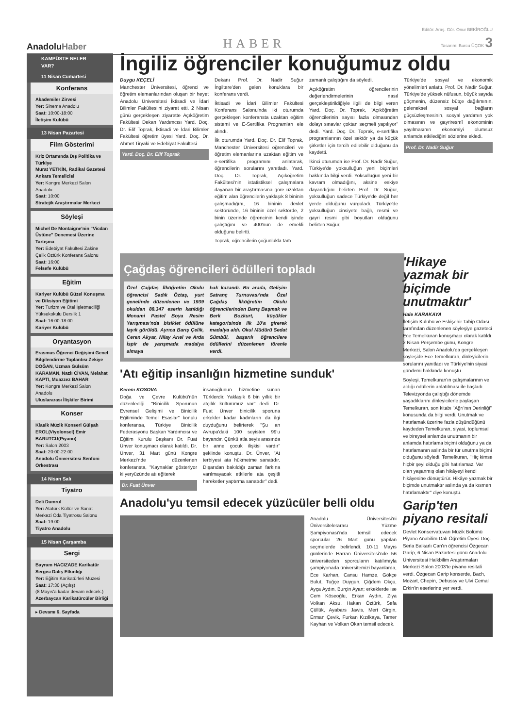AnadoluHaber
HABER
Editör: Araş. Gör. Onur BEKİROĞLU
Tasarım: Burcu ÜÇOK 3
KAMPÜSTE NELER VAR?
11 Nisan Cumartesi
Konferans
Akademiler Zirvesi
Yer: Sinema Anadolu
Saat: 10:00-18:00
İletişim Kulübü
13 Nisan Pazartesi
Film Gösterimi
Kriz Ortamında Dış Politika ve Türkiye
Murat YETKİN, Radikal Gazetesi Ankara Temsilcisi
Yer: Kongre Merkezi Salon Anadolu
Saat: 10:00
Stratejik Araştırmalar Merkezi
Söyleşi
Michel De Montaigne'nin "Vicdan Üstüne" Denemesi Üzerine Tartışma
Yer: Edebiyat Fakültesi Zakine Çelik Öztürk Konferans Salonu
Saat: 16:00
Felsefe Kulübü
Eğitim
Kariyer Kulübü Güzel Konuşma ve Diksiyon Eğitimi
Yer: Turizm ve Otel İşletmeciliği Yüksekokulu Derslik 1
Saat: 16:00-18:00
Kariyer Kulübü
Oryantasyon
Erasmus Öğrenci Değişimi Genel Bilgilendirme Toplantısı Zekiye DOĞAN, Uzman Gülsüm KARAMAN, Nazlı CİVAN, Melahat KAPTI, Muazzez BAHAR
Yer: Kongre Merkezi Salon Anadolu
Uluslararası İlişkiler Birimi
Konser
Klasik Müzik Konseri Gülşah EROL(Viyolonsel) Emir BARUTCU(Piyano)
Yer: Salon 2003
Saat: 20:00-22:00
Anadolu Üniversitesi Senfoni Orkestrası
14 Nisan Salı
Tiyatro
Deli Dumrul
Yer: Atatürk Kültür ve Sanat Merkezi Oda Tiyatrosu Salonu
Saat: 19:00
Tiyatro Anadolu
15 Nisan Çarşamba
Sergi
Bayram HACIZADE Karikatür Sergisi Dalış Etkinliği
Yer: Eğitim Karikatürleri Müzesi
Saat: 17:30 (Açılış)
(8 Mayıs'a kadar devam edecek.)
Azerbaycan Karikatürcüler Birliği
▸ Devamı 6. Sayfada
İngiliz öğrenciler konuğumuz oldu
Duygu KEÇELİ
Manchester Üniversitesi, öğrenci ve öğretim elemanlarından oluşan bir heyet Anadolu Üniversitesi İktisadi ve İdari Bilimler Fakültesi'ni ziyaret etti. 2 Nisan günü gerçekleşen ziyarette Açıköğretim Fakültesi Dekan Yardımcısı Yard. Doç. Dr. Elif Toprak, İktisadi ve İdari Bilimler Fakültesi öğretim üyesi Yard. Doç. Dr. Ahmet Tiryaki ve Edebiyat Fakültesi
Yard. Doç. Dr. Elif Toprak
Dekanı Prof. Dr. Nadir Suğur İngiltere'den gelen konuklara bir konferans verdi.
İktisadi ve İdari Bilimler Fakültesi Konferans Salonu'nda iki oturumda gerçekleşen konferansta uzaktan eğitim sistemi ve E-Sertifika Programları ele alındı.
İlk oturumda Yard. Doç. Dr. Elif Toprak, Manchester Üniversitesi öğrencileri ve öğretim elemanlarına uzaktan eğitim ve e-sertifika programını anlatarak, öğrencilerin sorularını yanıtladı. Yard. Doç. Dr. Toprak, Açıköğretim Fakültesi'nin istatistiksel çalışmalara dayanan bir araştırmasına göre uzaktan eğitim alan öğrencilerin yaklaşık 8 bininin çalışmadığını, 16 bininin devlet sektöründe, 16 bininin özel sektörde, 2 binin üzerinde öğrencinin kendi işinde çalıştığını ve 400'nün de emekli olduğunu belirtti.
Toprak, öğrencilerin çoğunlukla tam
zamanlı çalıştığını da söyledi.
Açıköğretim öğrencilerinin değerlendirmelerinin nasıl gerçekleştirildiğiyle ilgili de bilgi veren Yard. Doç. Dr. Toprak, "Açıköğretim öğrencilerinin sayısı fazla olmasından dolayı sınavlar çoktan seçmeli yapılıyor" dedi. Yard. Doç. Dr. Toprak, e-sertifika programlarının özel sektör ya da küçük şirketler için tercih edilebilir olduğunu da kaydetti.
İkinci oturumda ise Prof. Dr. Nadir Suğur, Türkiye'de yoksulluğun yeni biçimleri hakkında bilgi verdi. Yoksulluğun yeni bir kavram olmadığını, aksine eskiye dayandığını belirten Prof. Dr. Suğur, yoksulluğun sadece Türkiye'de değil her yerde olduğunu vurguladı. Türkiye'de yoksulluğun cinsiyete bağlı, resmi ve gayri resmi gibi boyutları olduğunu belirten Suğur,
Türkiye'de sosyal ve ekonomik yönelimleri anlattı. Prof. Dr. Nadir Suğur, Türkiye'de yüksek nüfusun, büyük sayıda göçmenin, düzensiz bütçe dağılımının, geleneksel sosyal bağların güçsüzleşmesinin, sosyal yardımın yok olmasının ve gayriresmî ekonominin yayılmasının ekonomiyi olumsuz anlamda etkilediğini sözlerine ekledi.
Prof. Dr. Nadir Suğur
Çağdaş öğrencileri ödülleri topladı
Özel Çağdaş İlköğretim Okulu öğrencisi Sadık Öztaş, yurt genelinde düzenlenen ve 1939 okuldan 88.347 eserin katıldığı Monami Pastel Boya Resim Yarışması'nda bisiklet ödülüne layık görüldü. Ayrıca Barış Çelik, Ceren Akyar, Nilay Arıel ve Arda İspir de yarışmada madalya almaya
hak kazandı. Bu arada, Gelişim Satranç Turnuvası'nda Özel Çağdaş İlköğretim Okulu öğrencilerinden Barış Başmak ve Berk Bozkurt, küçükler kategorisinde ilk 10'a girerek madalya aldı. Okul Müdürü Sedat Sümbül, başarılı öğrencilere ödüllerini düzenlenen törenle verdi.
'Atı eğitip insanlığın hizmetine sunduk'
Kerem KOSOVA
Doğa ve Çevre Kulübü'nün düzenlediği "Binicilik Sporunun Evrensel Gelişimi ve Binicilik Eğitiminde Temel Esaslar" konulu konferansa, Türkiye Binicilik Federasyonu Başkan Yardımcısı ve Eğitim Kurulu Başkanı Dr. Fuat Ünver konuşmacı olarak katıldı. Dr. Ünver, 31 Mart günü Kongre Merkezi'nde düzenlenen konferansta, "Kaynaklar gösteriyor ki yeryüzünde atı eğiterek
Dr. Fuat Ünver
insanoğlunun hizmetine sunan Türklerdir. Yaklaşık 6 bin yıllık bir atçılık kültürümüz var" dedi. Dr. Fuat Ünver binicilik sporuna erkekler kadar kadınların da ilgi duyduğunu belirterek "Şu an Avrupa'daki 100 seyisten 99'u bayandır. Çünkü atla seyis arasında bir anne çocuk ilişkisi vardır" şeklinde konuştu. Dr. Ünver, "At terbiyesi ata hükmetme sanatıdır. Dışarıdan bakıldığı zaman farkına varılmayacak etkilerle ata çeşitli hareketler yaptırma sanatıdır" dedi.
Anadolu'yu temsil edecek yüzücüler belli oldu
Anadolu Üniversitesi'ni Üniversitelerarası Yüzme Şampiyonası'nda temsil edecek sporcular 26 Mart günü yapılan seçmelerde belirlendi. 10-11 Mayıs günlerinde Harran Üniversitesi'nde 56 üniversiteden sporcuların katılımıyla şampiyonada üniversitemizi bayanlarda, Ece Karhan, Cansu Hamze, Gökçe Bulut, Tuğçe Duygun, Çiğdem Okçu, Ayça Aydın, Burçin Ayan; erkeklerde ise Cem Köseoğlu, Erkan Aydın, Ziya Volkan Aksu, Hakan Öztürk, Sefa Çüllük, Ayabars Jawis, Mert Girgin, Erman Çevik, Furkan Kızılkaya, Tamer Kayhan ve Volkan Okan temsil edecek.
'Hikaye yazmak bir biçimde unutmaktır'
Hale KARAKAYA
İletişim Kulübü ve Eskişehir Tabip Odası tarafından düzenlenen söyleşiye gazeteci Ece Temelkuran konuşmacı olarak katıldı. 2 Nisan Perşembe günü, Kongre Merkezi, Salon Anadolu'da gerçekleşen söyleşide Ece Temelkuran, dinleyicilerin sorularını yanıtladı ve Türkiye'nin siyasi gündemi hakkında konuştu.
Söyleşi, Temelkuran'ın çalışmalarının ve aldığı ödüllerin anlatılması ile başladı. Televizyonda çalıştığı dönemde yaşadıklarını dinleyicilerle paylaşan Temelkuran, son kitabı "Ağrı'nın Derinliği" konusunda da bilgi verdi. Unutmak ve hatırlamak üzerine fazla düşündüğünü kaydeden Temelkuran, siyasi, toplumsal ve bireysel anlamda unutmanın bir anlamda hatırlama biçimi olduğunu ya da hatırlamanın aslında bir tür unutma biçimi olduğunu söyledi. Temelkuran, "Hiç kimse hiçbir şeyi olduğu gibi hatırlamaz. Var olan yaşanmış olan hikâyeyi kendi hikâyesine dönüştürür. Hikâye yazmak bir biçimde unutmaktır aslında ya da kısmen hatırlamaktır" diye konuştu.
Garip'ten piyano resitali
Devlet Konservatuvarı Müzik Bölümü Piyano Anabilim Dalı Öğretim Üyesi Doç. Serla Balkarlı Can'ın öğrencisi Özgecan Garip, 6 Nisan Pazartesi günü Anadolu Üniversitesi Halkbilim Araştırmaları Merkezi Salon 2003'te piyano resitali verdi. Özgecan Garip konserde, Bach, Mozart, Chopin, Debussy ve Ulvi Cemal Erkin'in eserlerine yer verdi.